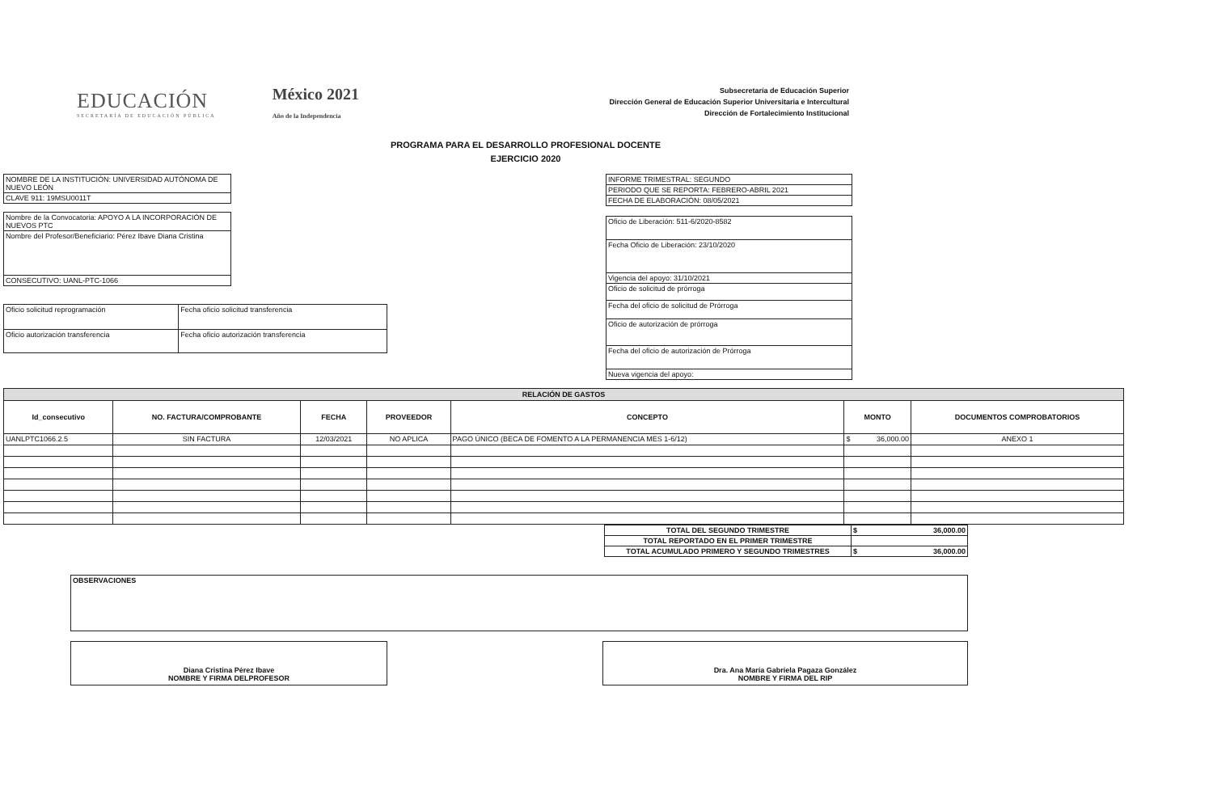EDUCACIÓN
SECRETARÍA DE EDUCACIÓN PÚBLICA
México 2021
Año de la Independencia
Subsecretaría de Educación Superior
Dirección General de Educación Superior Universitaria e Intercultural
Dirección de Fortalecimiento Institucional
PROGRAMA PARA EL DESARROLLO PROFESIONAL DOCENTE
EJERCICIO 2020
| NOMBRE DE LA INSTITUCIÓN: UNIVERSIDAD AUTÓNOMA DE NUEVO LEÓN |
| CLAVE 911: 19MSU0011T |
| Nombre de la Convocatoria: APOYO A LA INCORPORACIÓN DE NUEVOS PTC |
| Nombre del Profesor/Beneficiario: Pérez Ibave Diana Cristina |
| CONSECUTIVO: UANL-PTC-1066 |
| Oficio solicitud reprogramación | Fecha oficio solicitud transferencia |
| Oficio autorización transferencia | Fecha oficio autorización transferencia |
| INFORME TRIMESTRAL: SEGUNDO |
| PERIODO QUE SE REPORTA: FEBRERO-ABRIL 2021 |
| FECHA DE ELABORACIÓN: 08/05/2021 |
| Oficio de Liberación: 511-6/2020-8582 |
| Fecha Oficio de Liberación: 23/10/2020 |
| Vigencia del apoyo: 31/10/2021 |
| Oficio de solicitud de prórroga |
| Fecha del oficio de solicitud de Prórroga |
| Oficio de autorización de prórroga |
| Fecha del oficio de autorización de Prórroga |
| Nueva vigencia del apoyo: |
| RELACIÓN DE GASTOS | | | | | | |
| --- | --- | --- | --- | --- | --- | --- |
| Id_consecutivo | NO. FACTURA/COMPROBANTE | FECHA | PROVEEDOR | CONCEPTO | MONTO | DOCUMENTOS COMPROBATORIOS |
| UANLPTC1066.2.5 | SIN FACTURA | 12/03/2021 | NO APLICA | PAGO ÚNICO (BECA DE FOMENTO A LA PERMANENCIA MES 1-6/12) | $ 36,000.00 | ANEXO 1 |
| TOTAL DEL SEGUNDO TRIMESTRE | $ 36,000.00 |
| TOTAL REPORTADO EN EL PRIMER TRIMESTRE | |
| TOTAL ACUMULADO PRIMERO Y SEGUNDO TRIMESTRES | $ 36,000.00 |
| OBSERVACIONES |
Diana Cristina Pérez Ibave
NOMBRE Y FIRMA DELPROFESOR
Dra. Ana María Gabriela Pagaza González
NOMBRE Y FIRMA DEL RIP